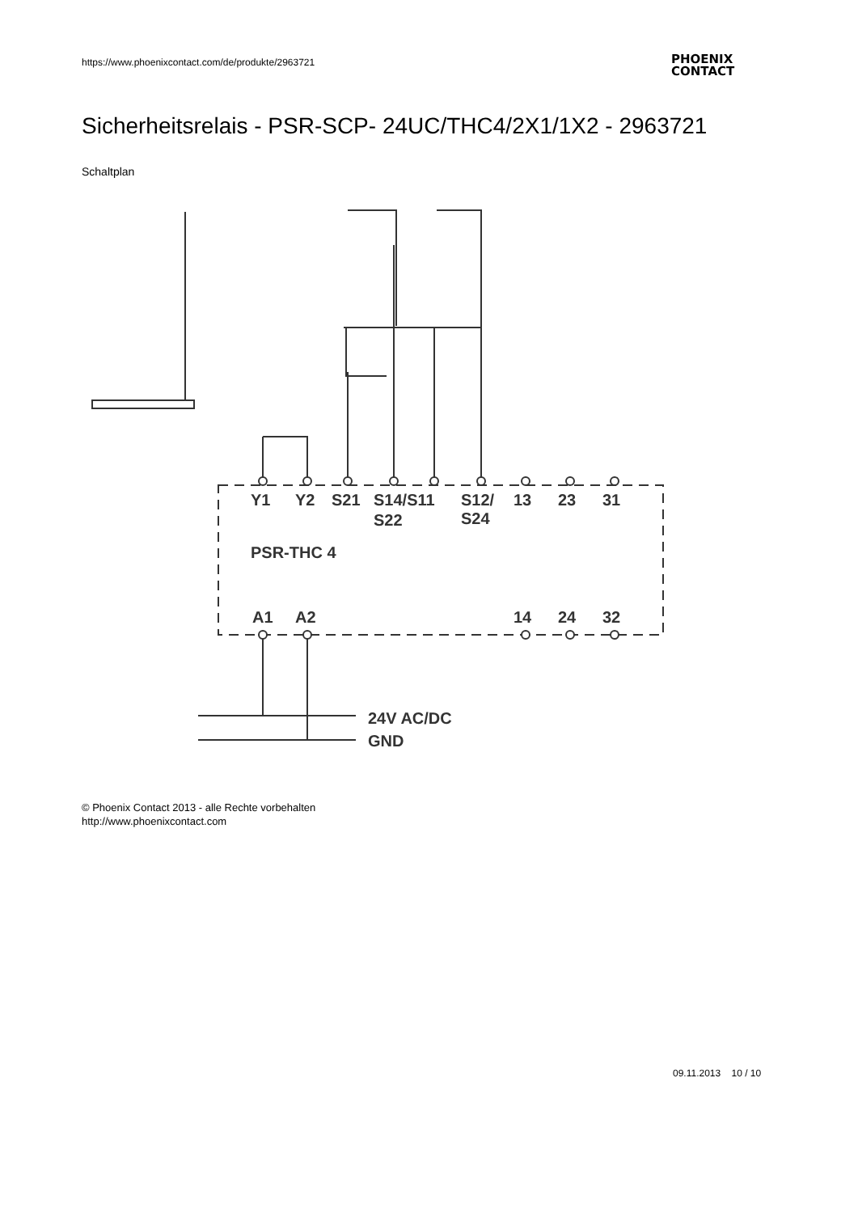https://www.phoenixcontact.com/de/produkte/2963721
PHOENIX
CONTACT
Sicherheitsrelais - PSR-SCP- 24UC/THC4/2X1/1X2 - 2963721
Schaltplan
Y1
Y2
S21
S14/S11
S12/
13
23
31
S22
S24
PSR-THC 4
A1
A2
14
24
32
24V AC/DC
GND
© Phoenix Contact 2013 - alle Rechte vorbehalten
http://www.phoenixcontact.com
09.11.2013 10 / 10